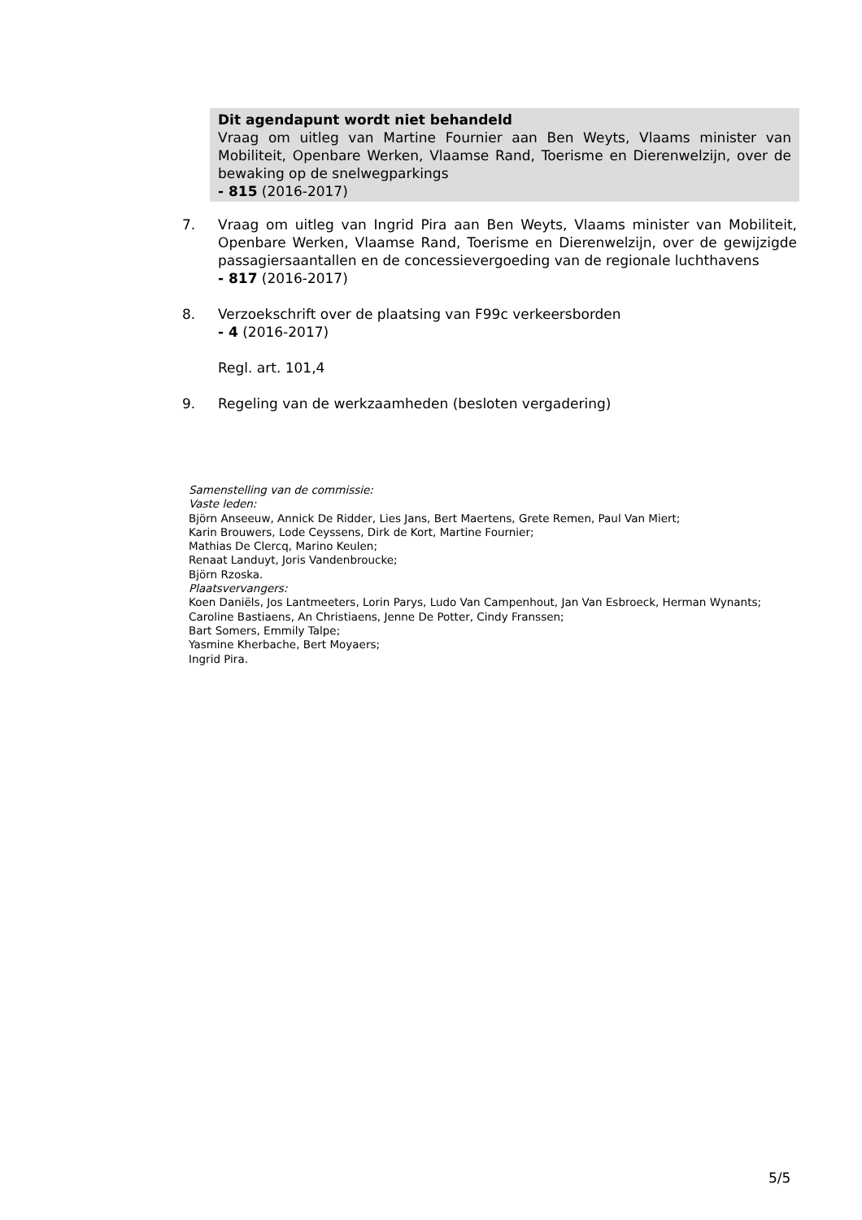Dit agendapunt wordt niet behandeld
Vraag om uitleg van Martine Fournier aan Ben Weyts, Vlaams minister van Mobiliteit, Openbare Werken, Vlaamse Rand, Toerisme en Dierenwelzijn, over de bewaking op de snelwegparkings
- 815 (2016-2017)
7. Vraag om uitleg van Ingrid Pira aan Ben Weyts, Vlaams minister van Mobiliteit, Openbare Werken, Vlaamse Rand, Toerisme en Dierenwelzijn, over de gewijzigde passagiersaantallen en de concessievergoeding van de regionale luchthavens
- 817 (2016-2017)
8. Verzoekschrift over de plaatsing van F99c verkeersborden
- 4 (2016-2017)
Regl. art. 101,4
9. Regeling van de werkzaamheden (besloten vergadering)
Samenstelling van de commissie:
Vaste leden:
Björn Anseeuw, Annick De Ridder, Lies Jans, Bert Maertens, Grete Remen, Paul Van Miert;
Karin Brouwers, Lode Ceyssens, Dirk de Kort, Martine Fournier;
Mathias De Clercq, Marino Keulen;
Renaat Landuyt, Joris Vandenbroucke;
Björn Rzoska.
Plaatsvervangers:
Koen Daniëls, Jos Lantmeeters, Lorin Parys, Ludo Van Campenhout, Jan Van Esbroeck, Herman Wynants;
Caroline Bastiaens, An Christiaens, Jenne De Potter, Cindy Franssen;
Bart Somers, Emmily Talpe;
Yasmine Kherbache, Bert Moyaers;
Ingrid Pira.
5/5